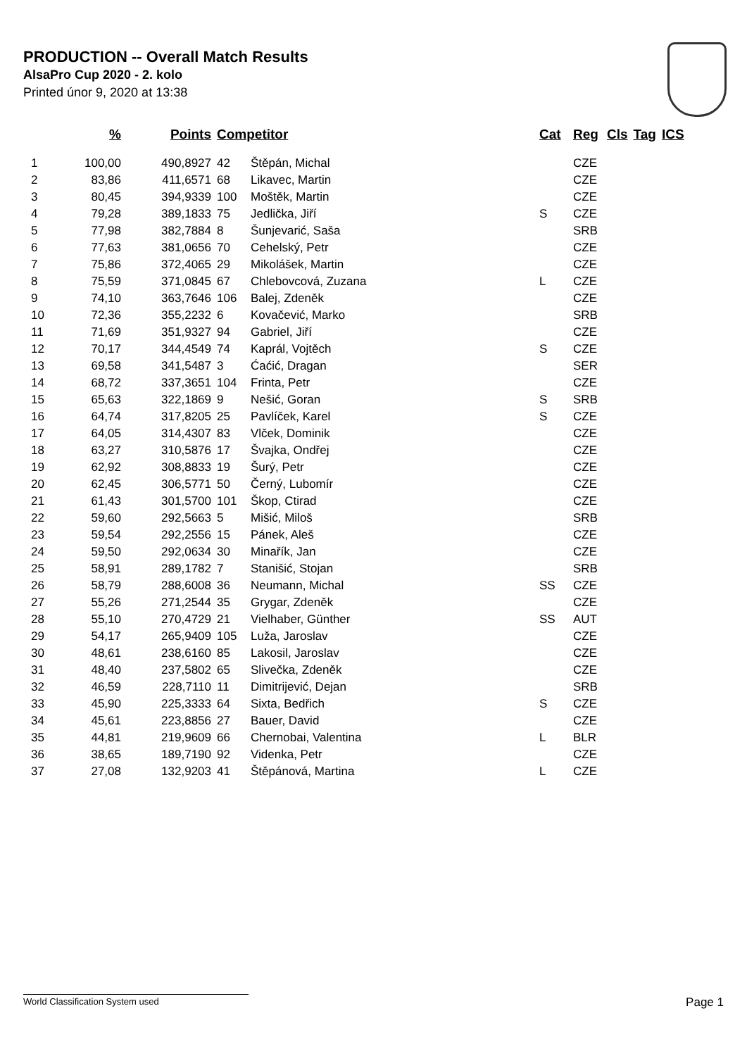PRODUCTION -- Overall Match Results
AlsaPro Cup 2020 - 2. kolo
Printed únor 9, 2020 at 13:38
| | % | Points | Competitor | | Cat | Reg | Cls | Tag | ICS |
| --- | --- | --- | --- | --- | --- | --- | --- | --- | --- |
| 1 | 100,00 | 490,8927 | 42 | Štěpán, Michal | | CZE | | | |
| 2 | 83,86 | 411,6571 | 68 | Likavec, Martin | | CZE | | | |
| 3 | 80,45 | 394,9339 | 100 | Moštěk, Martin | | CZE | | | |
| 4 | 79,28 | 389,1833 | 75 | Jedlička, Jiří | S | CZE | | | |
| 5 | 77,98 | 382,7884 | 8 | Šunjevarić, Saša | | SRB | | | |
| 6 | 77,63 | 381,0656 | 70 | Cehelský, Petr | | CZE | | | |
| 7 | 75,86 | 372,4065 | 29 | Mikolášek, Martin | | CZE | | | |
| 8 | 75,59 | 371,0845 | 67 | Chlebovcová, Zuzana | L | CZE | | | |
| 9 | 74,10 | 363,7646 | 106 | Balej, Zdeněk | | CZE | | | |
| 10 | 72,36 | 355,2232 | 6 | Kovačević, Marko | | SRB | | | |
| 11 | 71,69 | 351,9327 | 94 | Gabriel, Jiří | | CZE | | | |
| 12 | 70,17 | 344,4549 | 74 | Kaprál, Vojtěch | S | CZE | | | |
| 13 | 69,58 | 341,5487 | 3 | Ćaćić, Dragan | | SER | | | |
| 14 | 68,72 | 337,3651 | 104 | Frinta, Petr | | CZE | | | |
| 15 | 65,63 | 322,1869 | 9 | Nešić, Goran | S | SRB | | | |
| 16 | 64,74 | 317,8205 | 25 | Pavlíček, Karel | S | CZE | | | |
| 17 | 64,05 | 314,4307 | 83 | Vlček, Dominik | | CZE | | | |
| 18 | 63,27 | 310,5876 | 17 | Švajka, Ondřej | | CZE | | | |
| 19 | 62,92 | 308,8833 | 19 | Šurý, Petr | | CZE | | | |
| 20 | 62,45 | 306,5771 | 50 | Černý, Lubomír | | CZE | | | |
| 21 | 61,43 | 301,5700 | 101 | Škop, Ctirad | | CZE | | | |
| 22 | 59,60 | 292,5663 | 5 | Mišić, Miloš | | SRB | | | |
| 23 | 59,54 | 292,2556 | 15 | Pánek, Aleš | | CZE | | | |
| 24 | 59,50 | 292,0634 | 30 | Minařík, Jan | | CZE | | | |
| 25 | 58,91 | 289,1782 | 7 | Stanišić, Stojan | | SRB | | | |
| 26 | 58,79 | 288,6008 | 36 | Neumann, Michal | SS | CZE | | | |
| 27 | 55,26 | 271,2544 | 35 | Grygar, Zdeněk | | CZE | | | |
| 28 | 55,10 | 270,4729 | 21 | Vielhaber, Günther | SS | AUT | | | |
| 29 | 54,17 | 265,9409 | 105 | Luža, Jaroslav | | CZE | | | |
| 30 | 48,61 | 238,6160 | 85 | Lakosil, Jaroslav | | CZE | | | |
| 31 | 48,40 | 237,5802 | 65 | Slivečka, Zdeněk | | CZE | | | |
| 32 | 46,59 | 228,7110 | 11 | Dimitrijević, Dejan | | SRB | | | |
| 33 | 45,90 | 225,3333 | 64 | Sixta, Bedřich | S | CZE | | | |
| 34 | 45,61 | 223,8856 | 27 | Bauer, David | | CZE | | | |
| 35 | 44,81 | 219,9609 | 66 | Chernobai, Valentina | L | BLR | | | |
| 36 | 38,65 | 189,7190 | 92 | Videnka, Petr | | CZE | | | |
| 37 | 27,08 | 132,9203 | 41 | Štěpánová, Martina | L | CZE | | | |
World Classification System used Page 1